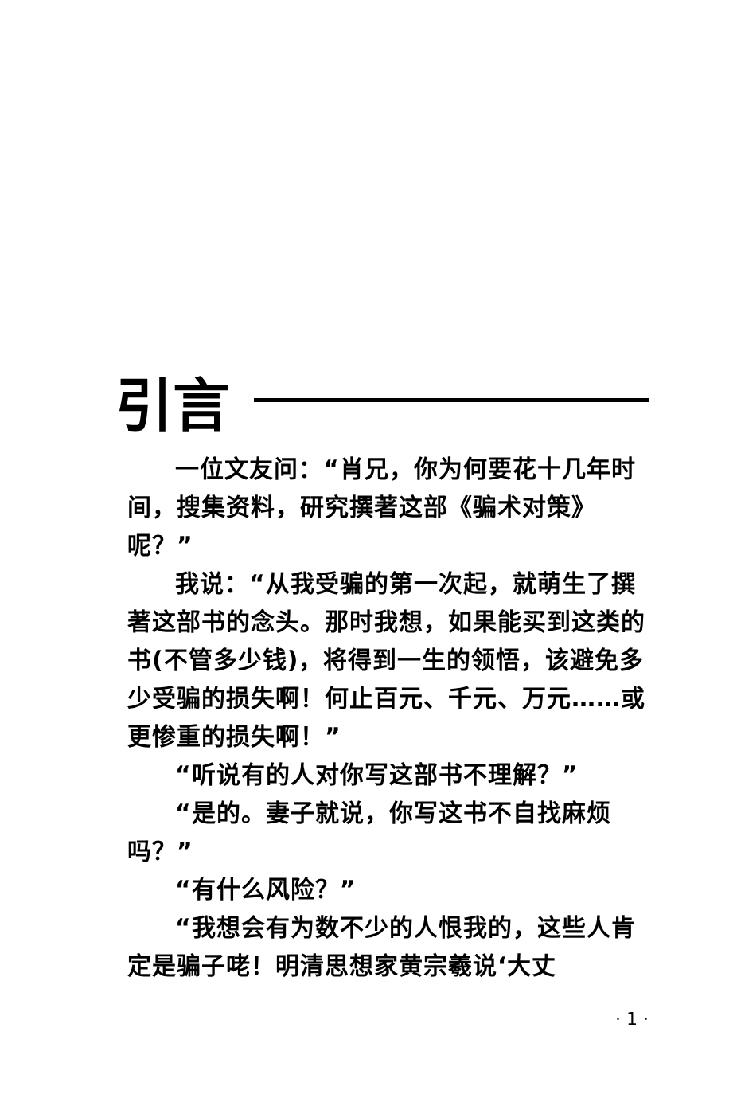引言
一位文友问：“肖兄，你为何要花十几年时间，搜集资料，研究撰著这部《骗术对策》呢？”
我说：“从我受骗的第一次起，就萌生了撰著这部书的念头。那时我想，如果能买到这类的书(不管多少钱)，将得到一生的领悟，该避免多少受骗的损失啊！何止百元、千元、万元……或更惨重的损失啊！”
“听说有的人对你写这部书不理解？”
“是的。妻子就说，你写这书不自找麻烦吗？”
“有什么风险？”
“我想会有为数不少的人恨我的，这些人肯定是骗子咾！明清思想家黄宗羲说‘大丈
· 1 ·